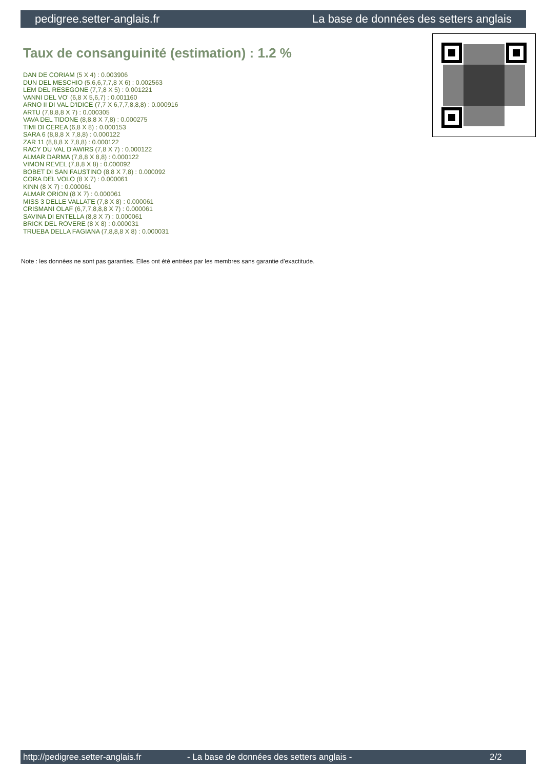pedigree.setter-anglais.fr La base de données des setters anglais
Taux de consanguinité (estimation) : 1.2 %
DAN DE CORIAM (5 X 4) : 0.003906
DUN DEL MESCHIO (5,6,6,7,7,8 X 6) : 0.002563
LEM DEL RESEGONE (7,7,8 X 5) : 0.001221
VANNI DEL VO' (6,8 X 5,6,7) : 0.001160
ARNO II DI VAL D'IDICE (7,7 X 6,7,7,8,8,8) : 0.000916
ARTU (7,8,8,8 X 7) : 0.000305
VAVA DEL TIDONE (8,8,8 X 7,8) : 0.000275
TIMI DI CEREA (6,8 X 8) : 0.000153
SARA 6 (8,8,8 X 7,8,8) : 0.000122
ZAR 11 (8,8,8 X 7,8,8) : 0.000122
RACY DU VAL D'AWIRS (7,8 X 7) : 0.000122
ALMAR DARMA (7,8,8 X 8,8) : 0.000122
VIMON REVEL (7,8,8 X 8) : 0.000092
BOBET DI SAN FAUSTINO (8,8 X 7,8) : 0.000092
CORA DEL VOLO (8 X 7) : 0.000061
KINN (8 X 7) : 0.000061
ALMAR ORION (8 X 7) : 0.000061
MISS 3 DELLE VALLATE (7,8 X 8) : 0.000061
CRISMANI OLAF (6,7,7,8,8,8 X 7) : 0.000061
SAVINA DI ENTELLA (8,8 X 7) : 0.000061
BRICK DEL ROVERE (8 X 8) : 0.000031
TRUEBA DELLA FAGIANA (7,8,8,8 X 8) : 0.000031
Note : les données ne sont pas garanties. Elles ont été entrées par les membres sans garantie d'exactitude.
http://pedigree.setter-anglais.fr - La base de données des setters anglais - 2/2